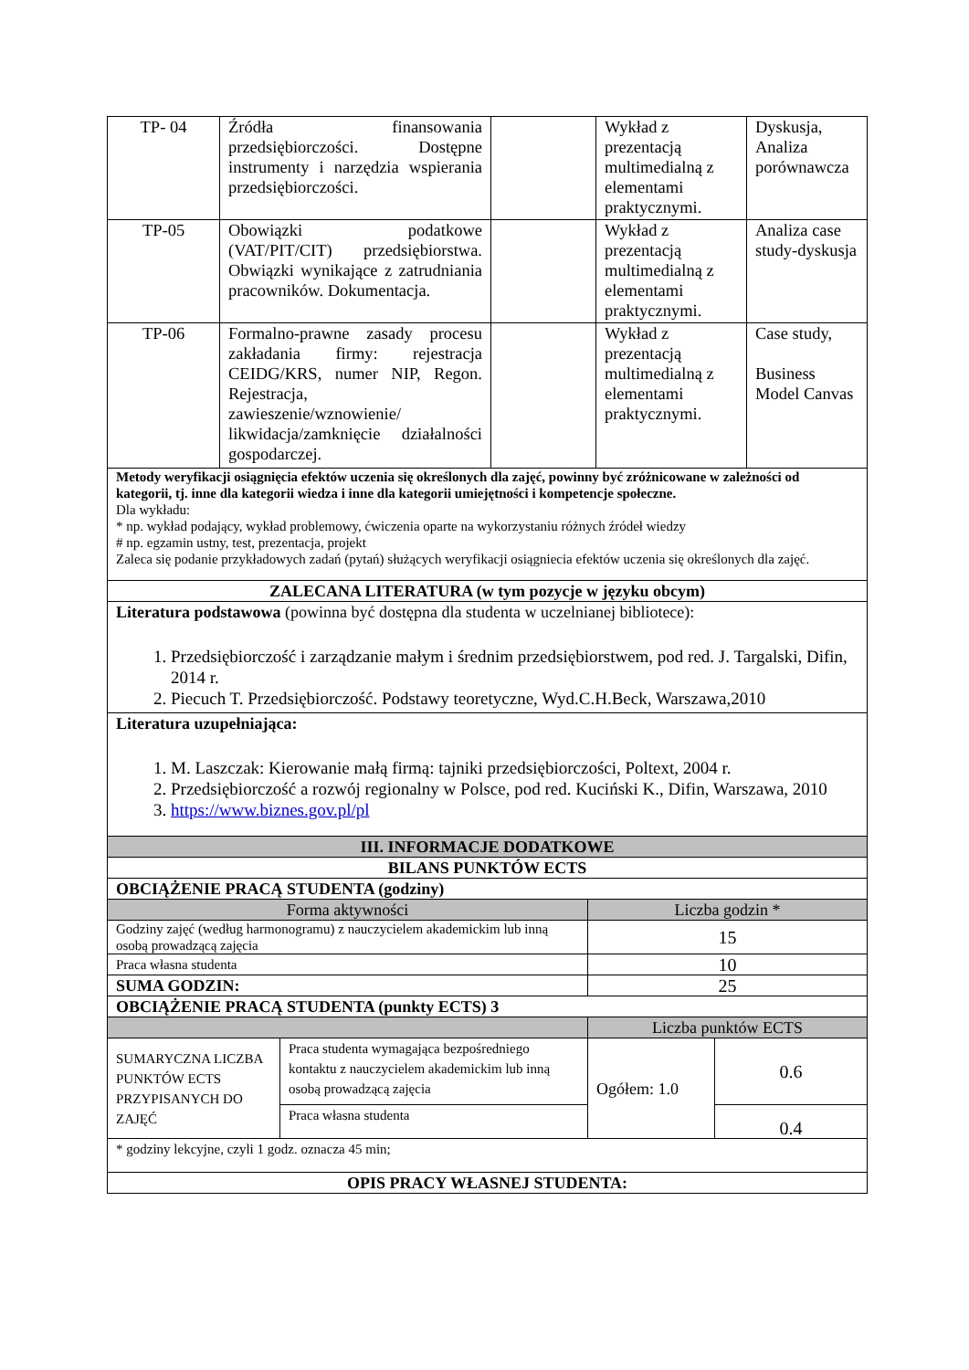| TP- 04 | Źródła finansowania przedsiębiorczości. Dostępne instrumenty i narzędzia wspierania przedsiębiorczości. | | Wykład z prezentacją multimedialną z elementami praktycznymi. | Dyskusja, Analiza porównawcza |
| TP-05 | Obowiązki podatkowe (VAT/PIT/CIT) przedsiębiorstwa. Obwiązki wynikające z zatrudniania pracowników. Dokumentacja. | | Wykład z prezentacją multimedialną z elementami praktycznymi. | Analiza case study-dyskusja |
| TP-06 | Formalno-prawne zasady procesu zakładania firmy: rejestracja CEIDG/KRS, numer NIP, Regon. Rejestracja, zawieszenie/wznowienie/ likwidacja/zamknięcie działalności gospodarczej. | | Wykład z prezentacją multimedialną z elementami praktycznymi. | Case study, Business Model Canvas |
| Metody weryfikacji osiągnięcia efektów uczenia się określonych dla zajęć, powinny być zróżnicowane w zależności od kategorii, tj. inne dla kategorii wiedza i inne dla kategorii umiejętności i kompetencje społeczne. Dla wykładu: * np. wykład podający, wykład problemowy, ćwiczenia oparte na wykorzystaniu różnych źródeł wiedzy # np. egzamin ustny, test, prezentacja, projekt Zaleca się podanie przykładowych zadań (pytań) służących weryfikacji osiągniecia efektów uczenia się określonych dla zajęć. | | | | |
| ZALECANA LITERATURA (w tym pozycje w języku obcym) | | | | |
| Literatura podstawowa (powinna być dostępna dla studenta w uczelnianej bibliotece): 1. Przedsiębiorczość i zarządzanie małym i średnim przedsiębiorstwem, pod red. J. Targalski, Difin, 2014 r. 2. Piecuch T. Przedsiębiorczość. Podstawy teoretyczne, Wyd.C.H.Beck, Warszawa,2010 | | | | |
| Literatura uzupełniająca: 1. M. Laszczak: Kierowanie małą firmą: tajniki przedsiębiorczości, Poltext, 2004 r. 2. Przedsiębiorczość a rozwój regionalny w Polsce, pod red. Kuciński K., Difin, Warszawa, 2010 3. https://www.biznes.gov.pl/pl | | | | |
| III. INFORMACJE DODATKOWE | | | |
| BILANS PUNKTÓW ECTS | | | |
| OBCIĄŻENIE PRACĄ STUDENTA (godziny) | | | |
| Forma aktywności | | Liczba godzin * | |
| Godziny zajęć (według harmonogramu) z nauczycielem akademickim lub inną osobą prowadzącą zajęcia | | 15 | |
| Praca własna studenta | | 10 | |
| SUMA GODZIN: | | 25 | |
| OBCIĄŻENIE PRACĄ STUDENTA (punkty ECTS) 3 | | | |
| | | Liczba punktów ECTS | |
| SUMARYCZNA LICZBA PUNKTÓW ECTS PRZYPISANYCH DO ZAJĘĆ | Praca studenta wymagająca bezpośredniego kontaktu z nauczycielem akademickim lub inną osobą prowadzącą zajęcia | Ogółem: 1.0 | 0.6 |
| | Praca własna studenta | | 0.4 |
| * godziny lekcyjne, czyli 1 godz. oznacza 45 min; | | | |
| OPIS PRACY WŁASNEJ STUDENTA: | | | |